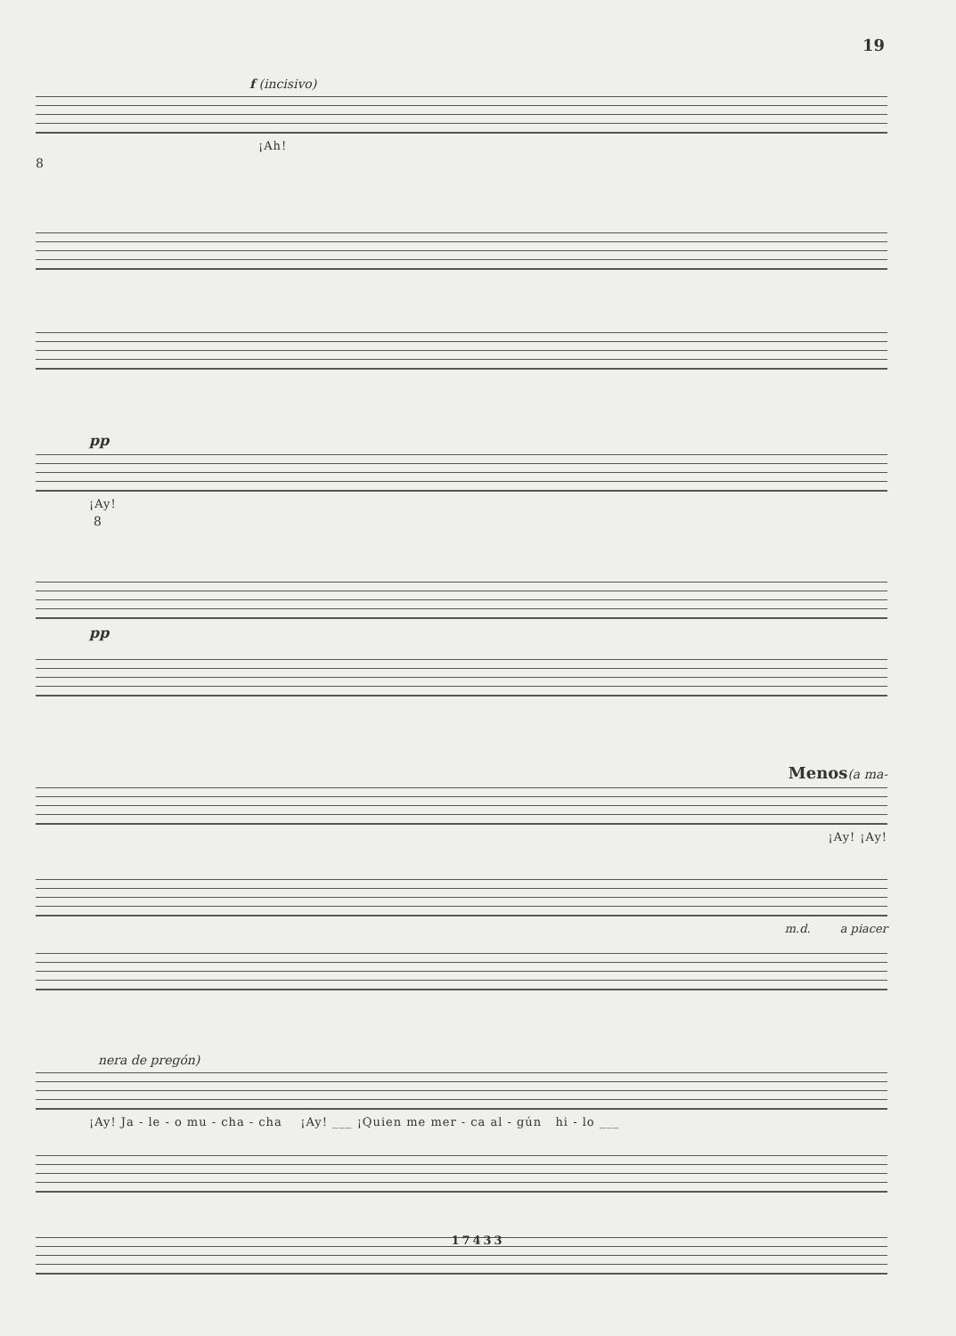19
f (incisivo)
¡Ah!
8
pp
¡Ay!
8
pp
Menos(a ma-
¡Ay! ¡Ay!
m.d. a piacer
nera de pregón)
¡Ay! Ja - le - o mu - cha - cha ¡Ay! ___ ¡Quien me mer - ca al - gún hi - lo ___
17433